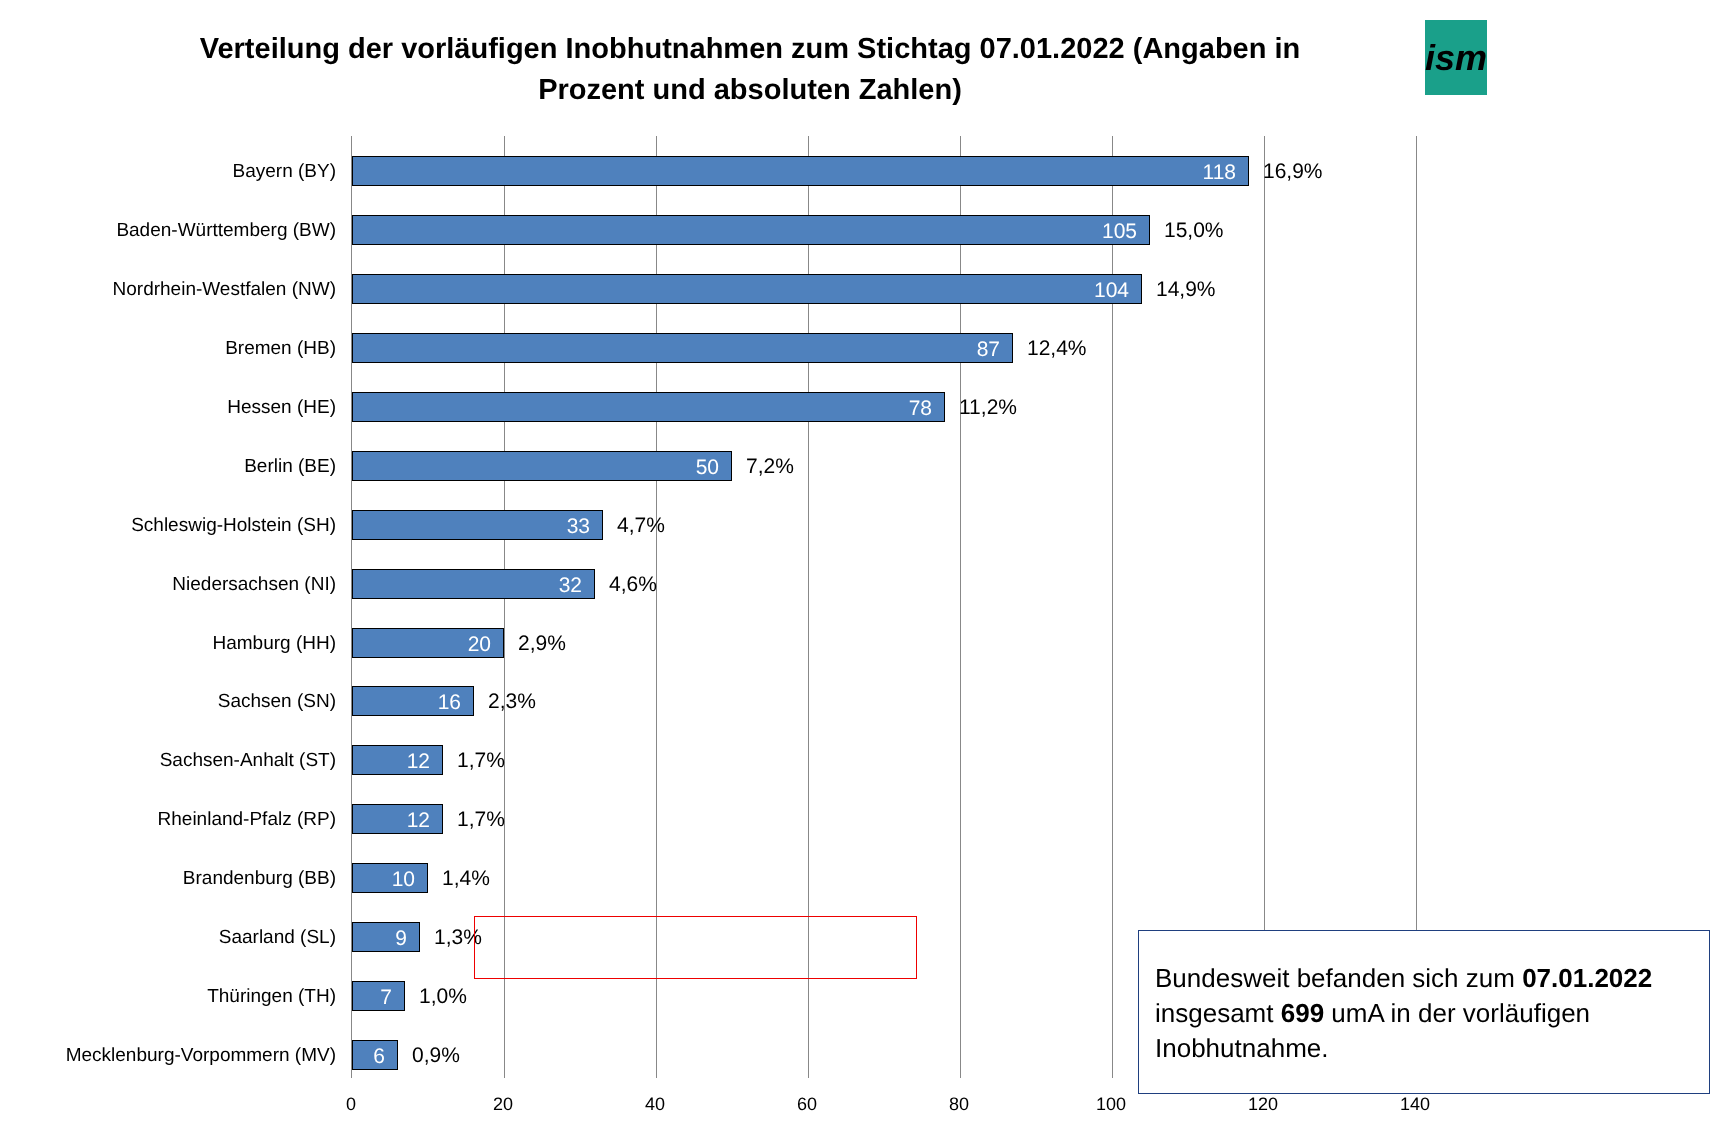Verteilung der vorläufigen Inobhutnahmen zum Stichtag 07.01.2022 (Angaben in
Prozent und absoluten Zahlen)
ism
Bayern (BY)
118
16,9%
Baden-Württemberg (BW)
105
15,0%
Nordrhein-Westfalen (NW)
104
14,9%
Bremen (HB)
87
12,4%
Hessen (HE)
78
11,2%
Berlin (BE)
50
7,2%
Schleswig-Holstein (SH)
33
4,7%
Niedersachsen (NI)
32
4,6%
Hamburg (HH)
20
2,9%
Sachsen (SN)
16
2,3%
Sachsen-Anhalt (ST)
12
1,7%
Rheinland-Pfalz (RP)
12
1,7%
Brandenburg (BB)
10
1,4%
Saarland (SL)
9
1,3%
Thüringen (TH)
7
1,0%
Mecklenburg-Vorpommern (MV)
6
0,9%
Bundesweit befanden sich zum 07.01.2022 insgesamt 699 umA in der vorläufigen Inobhutnahme.
0 20 40 60 80 100 120 140